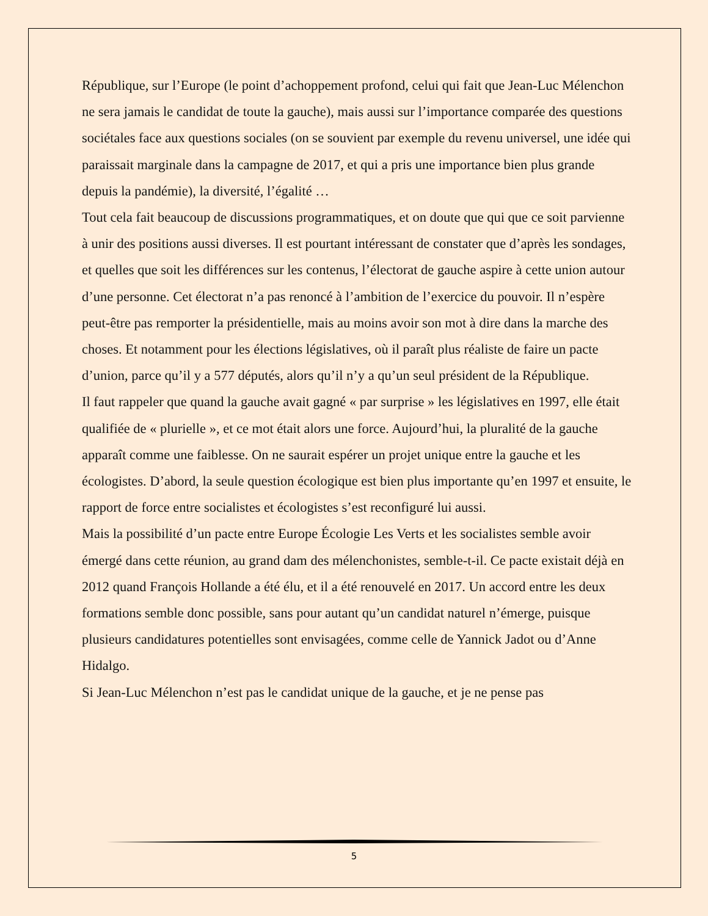République, sur l’Europe (le point d’achoppement profond, celui qui fait que Jean-Luc Mélenchon ne sera jamais le candidat de toute la gauche), mais aussi sur l’importance comparée des questions sociétales face aux questions sociales (on se souvient par exemple du revenu universel, une idée qui paraissait marginale dans la campagne de 2017, et qui a pris une importance bien plus grande depuis la pandémie), la diversité, l’égalité …
Tout cela fait beaucoup de discussions programmatiques, et on doute que qui que ce soit parvienne à unir des positions aussi diverses. Il est pourtant intéressant de constater que d’après les sondages, et quelles que soit les différences sur les contenus, l’électorat de gauche aspire à cette union autour d’une personne. Cet électorat n’a pas renoncé à l’ambition de l’exercice du pouvoir. Il n’espère peut-être pas remporter la présidentielle, mais au moins avoir son mot à dire dans la marche des choses. Et notamment pour les élections législatives, où il paraît plus réaliste de faire un pacte d’union, parce qu’il y a 577 députés, alors qu’il n’y a qu’un seul président de la République.
Il faut rappeler que quand la gauche avait gagné « par surprise » les législatives en 1997, elle était qualifiée de « plurielle », et ce mot était alors une force. Aujourd’hui, la pluralité de la gauche apparaît comme une faiblesse. On ne saurait espérer un projet unique entre la gauche et les écologistes. D’abord, la seule question écologique est bien plus importante qu’en 1997 et ensuite, le rapport de force entre socialistes et écologistes s’est reconfiguré lui aussi.
Mais la possibilité d’un pacte entre Europe Écologie Les Verts et les socialistes semble avoir émergé dans cette réunion, au grand dam des mélenchonistes, semble-t-il. Ce pacte existait déjà en 2012 quand François Hollande a été élu, et il a été renouvelé en 2017. Un accord entre les deux formations semble donc possible, sans pour autant qu’un candidat naturel n’émerge, puisque plusieurs candidatures potentielles sont envisagées, comme celle de Yannick Jadot ou d’Anne Hidalgo.
Si Jean-Luc Mélenchon n’est pas le candidat unique de la gauche, et je ne pense pas
5